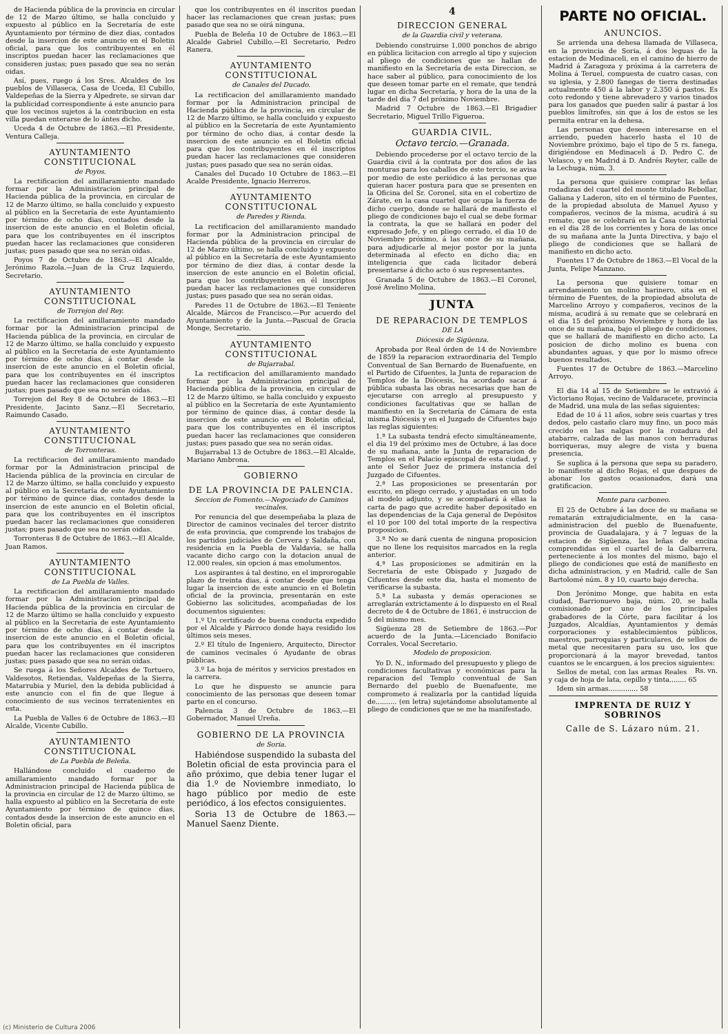de Hacienda pública de la provincia en circular de 12 de Marzo último, se halla concluido y expuesto al público en la Secretaría de este Ayuntamiento por término de diez dias, contados desde la insercion de este anuncio en el Boletin oficial, para que los contribuyentes en él inscriptos puedan hacer las reclamaciones que consideren justas; pues pasado que sea no serán oidas.
Así, pues, ruego á los Sres. Alcaldes de los pueblos de Villaseca, Casa de Uceda, El Cubillo, Valdepeñas de la Sierra y Alpedrete, se sirvan dar la publicidad correspondiente á este anuncio para que los vecinos sujetos á la contribucion en esta villa puedan enterarse de lo ántes dicho.
Uceda 4 de Octubre de 1863.—El Presidente, Ventura Calleja.
AYUNTAMIENTO CONSTITUCIONAL
de Poyos.
La rectificacion del amillaramiento mandado formar por la Administracion principal de Hacienda pública de la provincia, en circular de 12 de Marzo último, se halla concluido y expuesto al público en la Secretaría de este Ayuntamiento por término de ocho dias, contados desde la insercion de este anuncio en el Boletin oficial, para que los contribuyentes en él inscriptos puedan hacer las reclamaciones que consideren justas; pues pasado que sea no serán oidas.
Poyos 7 de Octubre de 1863.—El Alcalde, Jerónimo Razola.—Juan de la Cruz Izquierdo, Secretario.
AYUNTAMIENTO CONSTITUCIONAL
de Torrejon del Rey.
La rectificacion del amillaramiento mandado formar por la Administracion principal de Hacienda pública de la provincia, en circular de 12 de Marzo último, se halla concluido y expuesto al público en la Secretaría de este Ayuntamiento por término de ocho dias, á contar desde la insercion de este anuncio en el Boletin oficial, para que los contribuyentes en él inscriptos puedan hacer las reclamaciones que consideren justas; pues pasado que sea no serán oidas.
Torrejon del Rey 8 de Octubre de 1863.—El Presidente, Jacinto Sanz.—El Secretario, Raimundo Casado.
AYUNTAMIENTO CONSTITUCIONAL
de Torronteras.
La rectificacion del amillaramiento mandado formar por la Administracion principal de Hacienda pública de la provincia en circular de 12 de Marzo último, se halla concluido y expuesto al público en la Secretaría de este Ayuntamiento por término de quince dias, contados desde la insercion de este anuncio en el Boletin oficial, para que los contribuyentes en él inscriptos puedan hacer las reclamaciones que consideren justas; pues pasado que sea no serán oidas.
Torronteras 8 de Octubre de 1863.—El Alcalde, Juan Ramos.
AYUNTAMIENTO CONSTITUCIONAL
de La Puebla de Valles.
La rectificacion del amillaramiento mandado formar por la Administracion principal de Hacienda pública de la provincia en circular de 12 de Marzo último se halla concluido y expuesto al público en la Secretaría de este Ayuntamiento por término de ocho dias, á contar desde la insercion de este anuncio en el Boletin oficial, para que los contribuyentes en él inscriptos puedan hacer las reclamaciones que consideren justas; pues pasado que sea no serán oidas.
Se ruega á los Señores Alcaldes de Tortuero, Valdesotos, Retiendas, Valdepeñas de la Sierra, Matarrubia y Muriel, den la debida publicidad á este anuncio con el fin de que llegue á conocimiento de sus vecinos terratenientes en esta.
La Puebla de Valles 6 de Octubre de 1863.—El Alcalde, Vicente Cubillo.
AYUNTAMIENTO CONSTITUCIONAL
de La Puebla de Beleña.
Hallándose concluido el cuaderno de amillaramiento mandado formar por la Administracion principal de Hacienda pública de la provincia en circular de 12 de Marzo último, se halla expuesto al público en la Secretaría de este Ayuntamiento por término de quince dias, contados desde la insercion de este anuncio en el Boletin oficial, para
que los contribuyentes en él inscritos puedan hacer las reclamaciones que crean justas; pues pasado que sea no se oirá ninguna.
Puebla de Beleña 10 de Octubre de 1863.—El Alcalde Gabriel Cubillo.—El Secretario, Pedro Ranera.
AYUNTAMIENTO CONSTITUCIONAL
de Canales del Ducado.
La rectificacion del amillaramiento mandado formar por la Administracion principal de Hacienda pública de la provincia, en circular de 12 de Marzo último, se halla concluido y expuesto al público en la Secretaría de este Ayuntamiento por término de ocho dias, á contar desde la insercion de este anuncio en el Boletin oficial para que los contribuyentes en él inscriptos puedan hacer las reclamaciones que consideren justas; pues pasado que sea no serán oidas.
Canales del Ducado 10 Octubre de 1863.—El Acalde Presidente, Ignacio Herreros.
AYUNTAMIENTO CONSTITUCIONAL
de Paredes y Rienda.
La rectificacion del amillaramiento mandado formar por la Administracion principal de Hacienda pública de la provincia en circular de 12 de Marzo último, se halla concluido y expuesto al público en la Secretaría de este Ayuntamiento por término de diez dias, á contar desde la insercion de este anuncio en el Boletin oficial, para que los contribuyentes en él inscriptos puedan hacer las reclamaciones que consideren justas; pues pasado que sea no serán oidas.
Paredes 11 de Octubre de 1863.—El Teniente Alcalde, Márcos de Francisco.—Por acuerdo del Ayuntamiento y de la Junta.—Pascual de Gracia Monge, Secretario.
AYUNTAMIENTO CONSTITUCIONAL
de Bujarrabal.
La rectificacion del amillaramiento mandado formar por la Administracion principal de Hacienda pública de la provincia, en circular de 12 de Marzo último, se halla concluido y expuesto al público en la Secretaría de este Ayuntamiento por término de quince dias, á contar desde la insercion de este anuncio en el Boletin oficial, para que los contribuyentes en él inscriptos puedan hacer las reclamaciones que consideren justas; pues pasado que sea no serán oidas.
Bujarrabal 13 de Octubre de 1863.—El Alcalde, Mariano Ambrona.
GOBIERNO
DE LA PROVINCIA DE PALENCIA.
Seccion de Fomento.—Negociado de Caminos vecinales.
Por renuncia del que desempeñaba la plaza de Director de caminos vecinales del tercer distrito de esta provincia, que comprende los trabajos de los partidos judiciales de Cervera y Saldaña, con residencia en la Puebla de Valdavia, se halla vacante dicho cargo con la dotacion anual de 12.000 reales, sin opcion á mas emolumentos.
Los aspirantes á tal destino, en el improrogable plazo de treinta dias, á contar desde que tenga lugar la insercion de este anuncio en el Boletin oficial de la provincia, presentarán en este Gobierno las solicitudes, acompañadas de los documentos siguientes:
1.º Un certificado de buena conducta expedido por el Alcalde y Párroco donde haya residido los últimos seis meses.
2.º El título de Ingeniero, Arquitecto, Director de caminos vecinales ó Ayudante de obras públicas.
3.º La hoja de méritos y servicios prestados en la carrera.
Lo que he dispuesto se anuncie para conocimiento de las personas que deseen tomar parte en el concurso.
Palencia 3 de Octubre de 1863.—El Gobernador, Manuel Ureña.
GOBIERNO DE LA PROVINCIA
de Soria.
Habiéndose suspendido la subasta del Boletin oficial de esta provincia para el año próximo, que debia tener lugar el dia 1.º de Noviembre inmediato, lo hago público por medio de este periódico, á los efectos consiguientes.
Soria 13 de Octubre de 1863.—Manuel Saenz Diente.
4
DIRECCION GENERAL
de la Guardia civil y veterana.
Debiendo construirse 1.000 ponchos de abrigo en pública licitacion con arreglo al tipo y sujecion al pliego de condiciones que se hallan de manifiesto en la Secretaría de esta Direccion, se hace saber al público, para conocimiento de los que deseen tomar parte en el remate, que tendrá lugar en dicha Secretaría, y hora de la una de la tarde del dia 7 del próximo Noviembre.
Madrid 7 Octubre de 1863.—El Brigadier Secretario, Miguel Trillo Figueroa.
GUARDIA CIVIL.
Octavo tercio.—Granada.
Debiendo procederse por el octavo tercio de la Guardia civil á la contrata por dos años de las monturas para los caballos de este tercio, se avisa por medio de este periódico á las personas que quieran hacer postura para que se presenten en la Oficina del Sr. Coronel, sita en el cobertizo de Zárate, en la casa cuartel que ocupa la fuerza de dicho cuerpo, donde se hallará de manifiesto el pliego de condiciones bajo el cual se debe formar la contrata, la que se hallará en poder del expresado Jefe, y en pliego cerrado, el dia 10 de Noviembre próximo, á las once de su mañana, para adjudicarle al mejor postor por la junta determinada al efecto en dicho dia; en inteligencia que cada licitador deberá presentarse á dicho acto ó sus representantes.
Granada 5 de Octubre de 1863.—El Coronel, José Avelino Molina.
JUNTA
DE REPARACION DE TEMPLOS
DE LA
Diócesis de Sigüenza.
Aprobada por Real órden de 14 de Noviembre de 1859 la reparacion extraordinaria del Templo Conventual de San Bernardo de Buenafuente, en el Partido de Cifuentes, la Junta de reparacion de Templos de la Diócesis, ha acordado sacar á pública subasta las obras necesarias que han de ejecutarse con arreglo al presupuesto y condiciones facultativas que se hallan de manifiesto en la Secretaría de Cámara de esta misma Diócesis y en el Juzgado de Cifuentes bajo las reglas siguientes:
1.ª La subasta tendrá efecto simultáneamente, el dia 19 del próximo mes de Octubre, á las doce de su mañana, ante la Junta de reparacion de Templos en el Palacio episcopal de esta ciudad, y ante el Señor Juez de primera instancia del Juzgado de Cifuentes.
2.ª Las proposiciones se presentarán por escrito, en pliego cerrado, y ajustadas en un todo al modelo adjunto, y se acompañará á ellas la carta de pago que acredite haber depositado en las dependencias de la Caja general de Depósitos el 10 por 100 del total importe de la respectiva proposicion.
3.ª No se dará cuenta de ninguna proposicion que no llene los requisitos marcados en la regla anterior.
4.ª Las proposiciones se admitirán en la Secretaría de este Obispado y Juzgado de Cifuentes desde este dia, hasta el momento de verificarse la subasta.
5.ª La subasta y demás operaciones se arreglarán extrictamente á lo dispuesto en el Real decreto de 4 de Octubre de 1861, é instruccion de 5 del mismo mes.
Sigüenza 28 de Setiembre de 1863.—Por acuerdo de la Junta.—Licenciado Bonifacio Corrales, Vocal Secretario.
Modelo de proposicion.
Yo D. N., informado del presupuesto y pliego de condiciones facultativas y económicas para la reparacion del Templo conventual de San Bernardo del pueblo de Buenafuente, me comprometo á realizarla por la cantidad líquida de.......... (en letra) sujetándome absolutamente al pliego de condiciones que se me ha manifestado.
PARTE NO OFICIAL.
ANUNCIOS.
Se arrienda una dehesa llamada de Villaseca, en la provincia de Soria, á dos leguas de la estacion de Medinaceli, en el camino de hierro de Madrid á Zaragoza y próxima á la carretera de Molina á Teruel, compuesta de cuatro casas, con su iglesia, y 2.800 fanegas de tierra destinadas actualmente 450 á la labor y 2.350 á pastos. Es coto redondo y tiene abrevadero y varios tinados para los ganados que pueden salir á pastar á los pueblos limítrofes, sin que á los de estos se les permita entrar en la dehesa.
Las personas que deseen interesarse en el arriendo, pueden hacerlo hasta el 10 de Noviembre próximo, bajo el tipo de 5 rs. fanega, dirigiéndose en Medinaceli á D. Pedro C. de Velasco, y en Madrid á D. Andrés Reyter, calle de la Lechuga, núm. 3.
La persona que quisiere comprar las leñas rodadizas del cuartel del monte titulado Rebollar, Galiana y Laderon, sito en el término de Fuentes, de la propiedad absoluta de Manuel Ayuso y compañeros, vecinos de la misma, acudirá á su remate, que se celebrará en la Casa consistorial en el dia 28 de los corrientes y hora de las once de su mañana ante la Junta Directiva, y bajo el pliego de condiciones que se hallará de manifiesto en dicho acto.
Fuentes 17 de Octubre de 1863.—El Vocal de la Junta, Felipe Manzano.
La persona que quisiere tomar en arrendamiento un molino harinero, sita en el término de Fuentes, de la propiedad absoluta de Marcelino Arroyo y compañeros, vecinos de la misma, acudirá á su remate que se celebrará en el dia 15 del próximo Noviembre y hora de las once de su mañana, bajo el pliego de condiciones, que se hallará de manifiesto en dicho acto. La posicion de dicho molino es buena con abundantes aguas, y que por lo mismo ofrece buenos resultados.
Fuentes 17 de Octubre de 1863.—Marcelino Arroyo.
El dia 14 al 15 de Setiembre se le extravió á Victoriano Rojas, vecino de Valdaracete, provincia de Madrid, una mula de las señas siguientes:
Edad de 10 á 11 años, sobre seis cuartas y tres dedos, pelo castaño claro muy fino, un poco más crecido en las nalgas por la rozadura del atabarre, calzada de las manos con herraduras borriqueras, muy alegre de vista y buena presencia.
Se suplica á la persona que sepa su paradero, lo manifieste al dicho Rojas, el que despues de abonar los gastos ocasionados, dará una gratificacion.
Monte para carboneo.
El 25 de Octubre á las doce de su mañana se rematarán extrajudicialmente, en la casa-administracion del pueblo de Buenafuente, provincia de Guadalajara, y á 7 leguas de la estacion de Sigüenza, las leñas de encina comprendidas en el cuartel de la Galbarrera, perteneciente á los montes del mismo, bajo el pliego de condiciones que está de manifiesto en dicha administracion, y en Madrid, calle de San Bartolomé núm. 8 y 10, cuarto bajo derecha.
Don Jerónimo Monge, que habita en esta ciudad, Barrionuevo baja, núm. 20, se halla comisionado por uno de los principales grabadores de la Córte, para facilitar á los Juzgados, Alcaldías, Ayuntamientos y demás corporaciones y establecimientos públicos, maestros, parroquias y particulares, de sellos de metal que necesitaren para su uso, los que proporcionará á la mayor brevedad, tantos cuantos se le encarguen, á los precios siguientes: Rs. vn.
Sellos de metal, con las armas Reales y caja de hoja de lata, cepillo y tinta........ 65
Idem sin armas.............. 58
IMPRENTA DE RUIZ Y SOBRINOS
Calle de S. Lázaro núm. 21.
(c) Ministerio de Cultura 2006